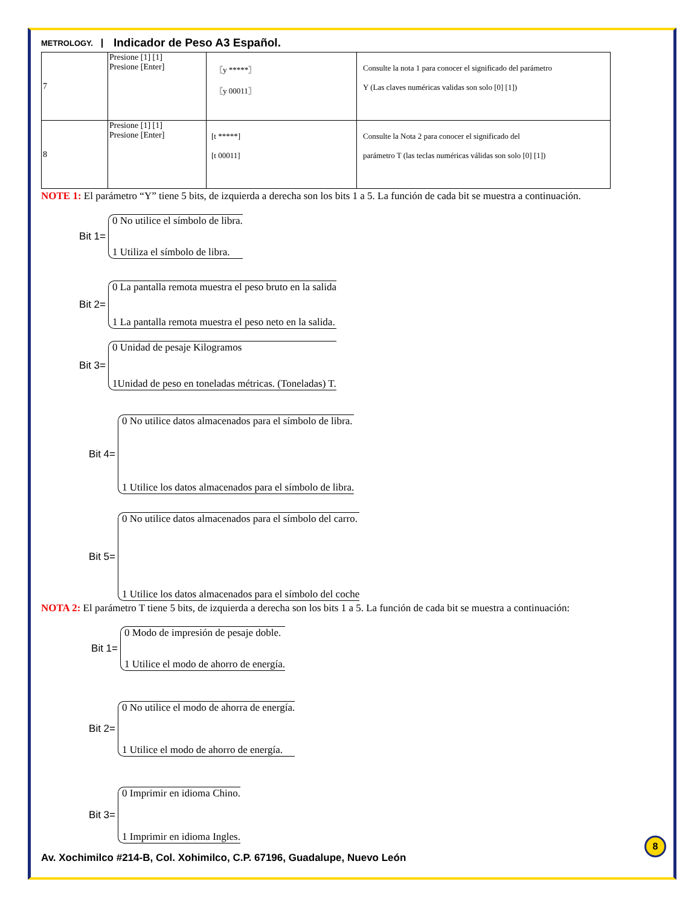METROLOGY. Indicador de Peso A3 Español.
| 7 | Presione [1] [1] Presione [Enter] | 〖y *****〗 〖y 00011〗 | Consulte la nota 1 para conocer el significado del parámetro Y (Las claves numéricas validas son solo [0] [1]) |
| 8 | Presione [1] [1] Presione [Enter] | [t *****] [t 00011] | Consulte la Nota 2 para conocer el significado del parámetro T (las teclas numéricas válidas son solo [0] [1]) |
NOTE 1: El parámetro “Y” tiene 5 bits, de izquierda a derecha son los bits 1 a 5. La función de cada bit se muestra a continuación.
Bit 1=
0 No utilice el símbolo de libra.
1 Utiliza el símbolo de libra.
Bit 2=
0 La pantalla remota muestra el peso bruto en la salida
1 La pantalla remota muestra el peso neto en la salida.
Bit 3=
0 Unidad de pesaje Kilogramos
1Unidad de peso en toneladas métricas. (Toneladas) T.
Bit 4=
0 No utilice datos almacenados para el símbolo de libra.
1 Utilice los datos almacenados para el símbolo de libra.
Bit 5=
0 No utilice datos almacenados para el símbolo del carro.
1 Utilice los datos almacenados para el símbolo del coche
NOTA 2: El parámetro T tiene 5 bits, de izquierda a derecha son los bits 1 a 5. La función de cada bit se muestra a continuación:
Bit 1=
0 Modo de impresión de pesaje doble.
1 Utilice el modo de ahorro de energía.
Bit 2=
0 No utilice el modo de ahorra de energía.
1 Utilice el modo de ahorro de energía.
Bit 3=
0 Imprimir en idioma Chino.
1 Imprimir en idioma Ingles.
8
Av. Xochimilco #214-B, Col. Xohimilco, C.P. 67196, Guadalupe, Nuevo León